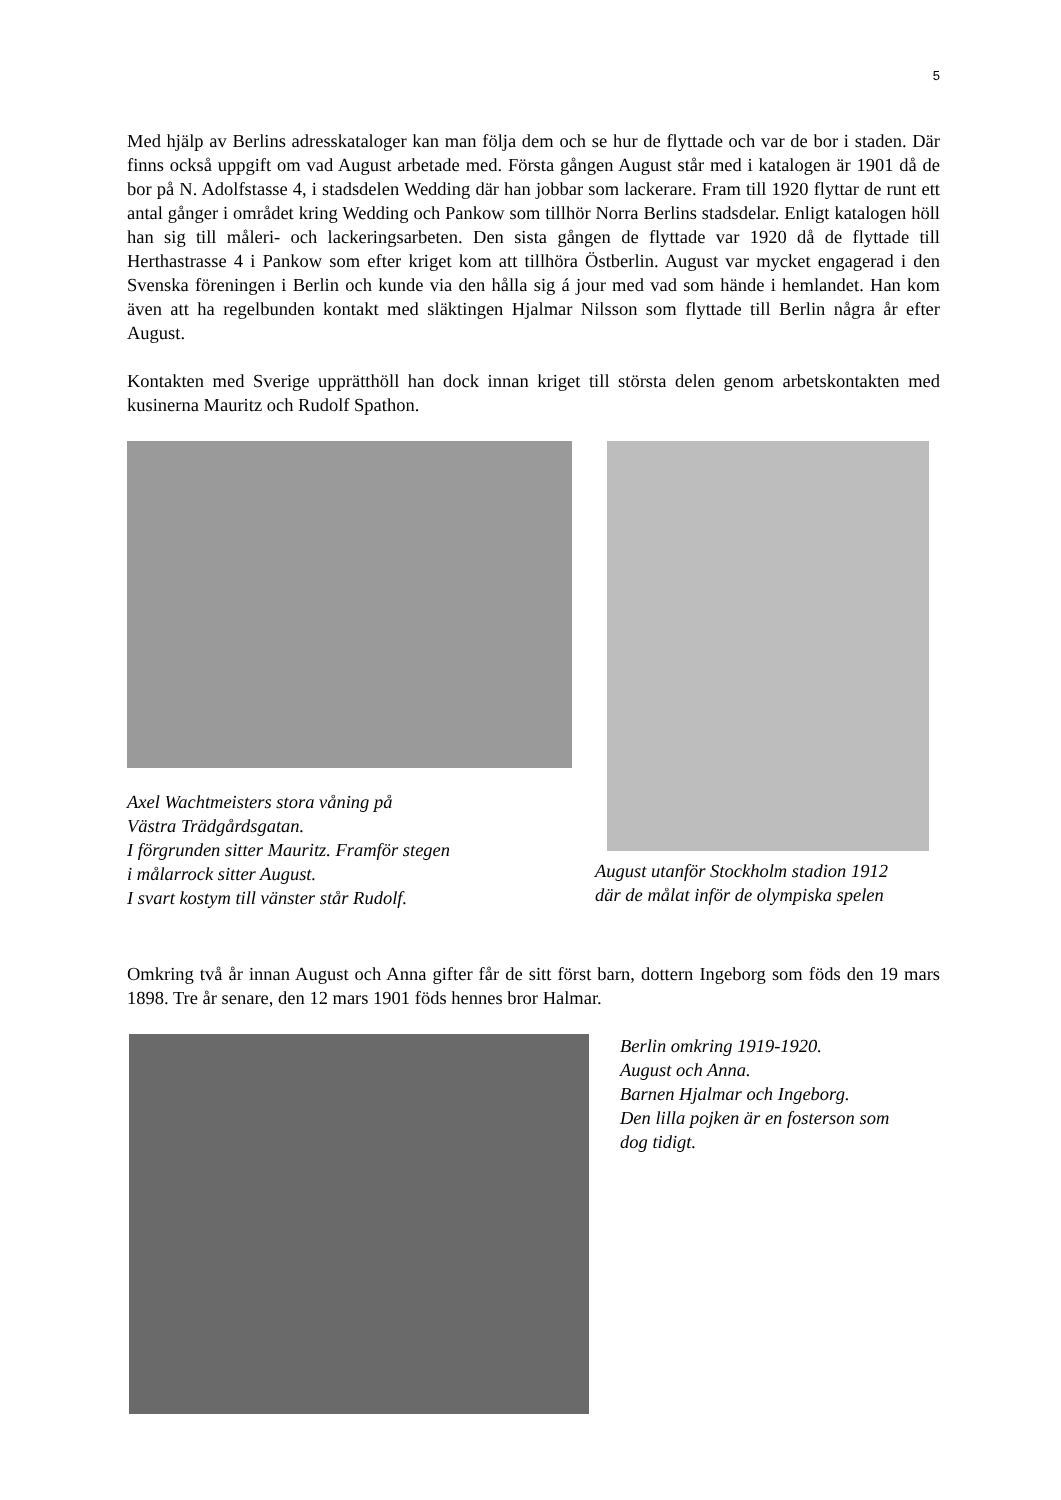5
Med hjälp av Berlins adresskataloger kan man följa dem och se hur de flyttade och var de bor i staden. Där finns också uppgift om vad August arbetade med. Första gången August står med i katalogen är 1901 då de bor på N. Adolfstasse 4, i stadsdelen Wedding där han jobbar som lackerare. Fram till 1920 flyttar de runt ett antal gånger i området kring Wedding och Pankow som tillhör Norra Berlins stadsdelar. Enligt katalogen höll han sig till måleri- och lackeringsarbeten. Den sista gången de flyttade var 1920 då de flyttade till Herthastrasse 4 i Pankow som efter kriget kom att tillhöra Östberlin. August var mycket engagerad i den Svenska föreningen i Berlin och kunde via den hålla sig á jour med vad som hände i hemlandet. Han kom även att ha regelbunden kontakt med släktingen Hjalmar Nilsson som flyttade till Berlin några år efter August.
Kontakten med Sverige upprätthöll han dock innan kriget till största delen genom arbetskontakten med kusinerna Mauritz och Rudolf Spathon.
Axel Wachtmeisters stora våning på
Västra Trädgårdsgatan.
I förgrunden sitter Mauritz. Framför stegen
i målarrock sitter August.
I svart kostym till vänster står Rudolf.
August utanför Stockholm stadion 1912
där de målat inför de olympiska spelen
Omkring två år innan August och Anna gifter får de sitt först barn, dottern Ingeborg som föds den 19 mars 1898. Tre år senare, den 12 mars 1901 föds hennes bror Halmar.
Berlin omkring 1919-1920.
August och Anna.
Barnen Hjalmar och Ingeborg.
Den lilla pojken är en fosterson som
dog tidigt.